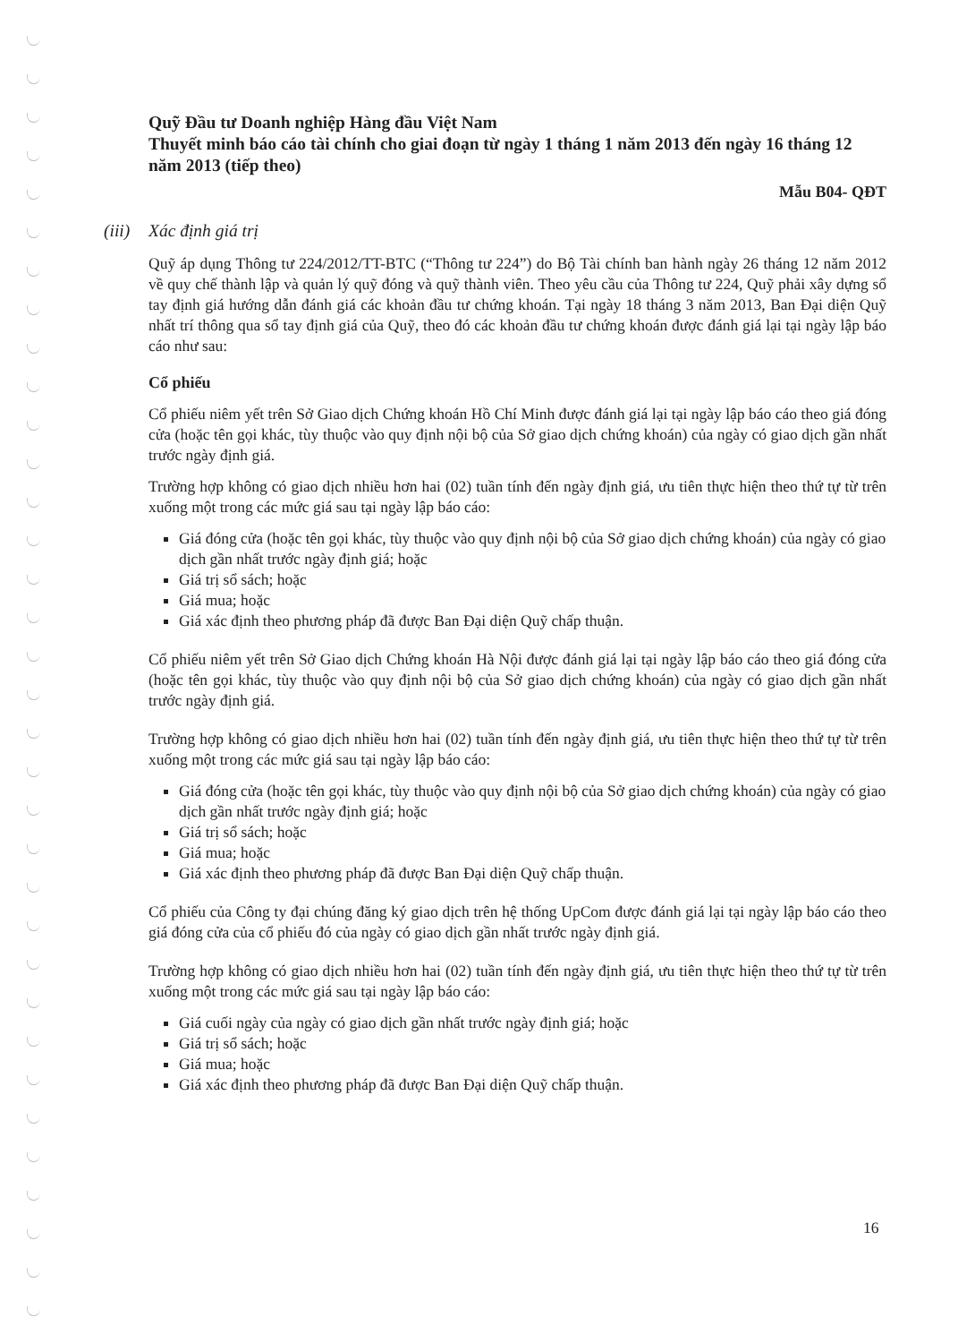Quỹ Đầu tư Doanh nghiệp Hàng đầu Việt Nam
Thuyết minh báo cáo tài chính cho giai đoạn từ ngày 1 tháng 1 năm 2013 đến ngày 16 tháng 12 năm 2013 (tiếp theo)
Mẫu B04- QĐT
(iii) Xác định giá trị
Quỹ áp dụng Thông tư 224/2012/TT-BTC (“Thông tư 224”) do Bộ Tài chính ban hành ngày 26 tháng 12 năm 2012 về quy chế thành lập và quản lý quỹ đóng và quỹ thành viên. Theo yêu cầu của Thông tư 224, Quỹ phải xây dựng sổ tay định giá hướng dẫn đánh giá các khoản đầu tư chứng khoán. Tại ngày 18 tháng 3 năm 2013, Ban Đại diện Quỹ nhất trí thông qua sổ tay định giá của Quỹ, theo đó các khoản đầu tư chứng khoán được đánh giá lại tại ngày lập báo cáo như sau:
Cổ phiếu
Cổ phiếu niêm yết trên Sở Giao dịch Chứng khoán Hồ Chí Minh được đánh giá lại tại ngày lập báo cáo theo giá đóng cửa (hoặc tên gọi khác, tùy thuộc vào quy định nội bộ của Sở giao dịch chứng khoán) của ngày có giao dịch gần nhất trước ngày định giá.
Trường hợp không có giao dịch nhiều hơn hai (02) tuần tính đến ngày định giá, ưu tiên thực hiện theo thứ tự từ trên xuống một trong các mức giá sau tại ngày lập báo cáo:
Giá đóng cửa (hoặc tên gọi khác, tùy thuộc vào quy định nội bộ của Sở giao dịch chứng khoán) của ngày có giao dịch gần nhất trước ngày định giá; hoặc
Giá trị sổ sách; hoặc
Giá mua; hoặc
Giá xác định theo phương pháp đã được Ban Đại diện Quỹ chấp thuận.
Cổ phiếu niêm yết trên Sở Giao dịch Chứng khoán Hà Nội được đánh giá lại tại ngày lập báo cáo theo giá đóng cửa (hoặc tên gọi khác, tùy thuộc vào quy định nội bộ của Sở giao dịch chứng khoán) của ngày có giao dịch gần nhất trước ngày định giá.
Trường hợp không có giao dịch nhiều hơn hai (02) tuần tính đến ngày định giá, ưu tiên thực hiện theo thứ tự từ trên xuống một trong các mức giá sau tại ngày lập báo cáo:
Giá đóng cửa (hoặc tên gọi khác, tùy thuộc vào quy định nội bộ của Sở giao dịch chứng khoán) của ngày có giao dịch gần nhất trước ngày định giá; hoặc
Giá trị sổ sách; hoặc
Giá mua; hoặc
Giá xác định theo phương pháp đã được Ban Đại diện Quỹ chấp thuận.
Cổ phiếu của Công ty đại chúng đăng ký giao dịch trên hệ thống UpCom được đánh giá lại tại ngày lập báo cáo theo giá đóng cửa của cổ phiếu đó của ngày có giao dịch gần nhất trước ngày định giá.
Trường hợp không có giao dịch nhiều hơn hai (02) tuần tính đến ngày định giá, ưu tiên thực hiện theo thứ tự từ trên xuống một trong các mức giá sau tại ngày lập báo cáo:
Giá cuối ngày của ngày có giao dịch gần nhất trước ngày định giá; hoặc
Giá trị sổ sách; hoặc
Giá mua; hoặc
Giá xác định theo phương pháp đã được Ban Đại diện Quỹ chấp thuận.
16